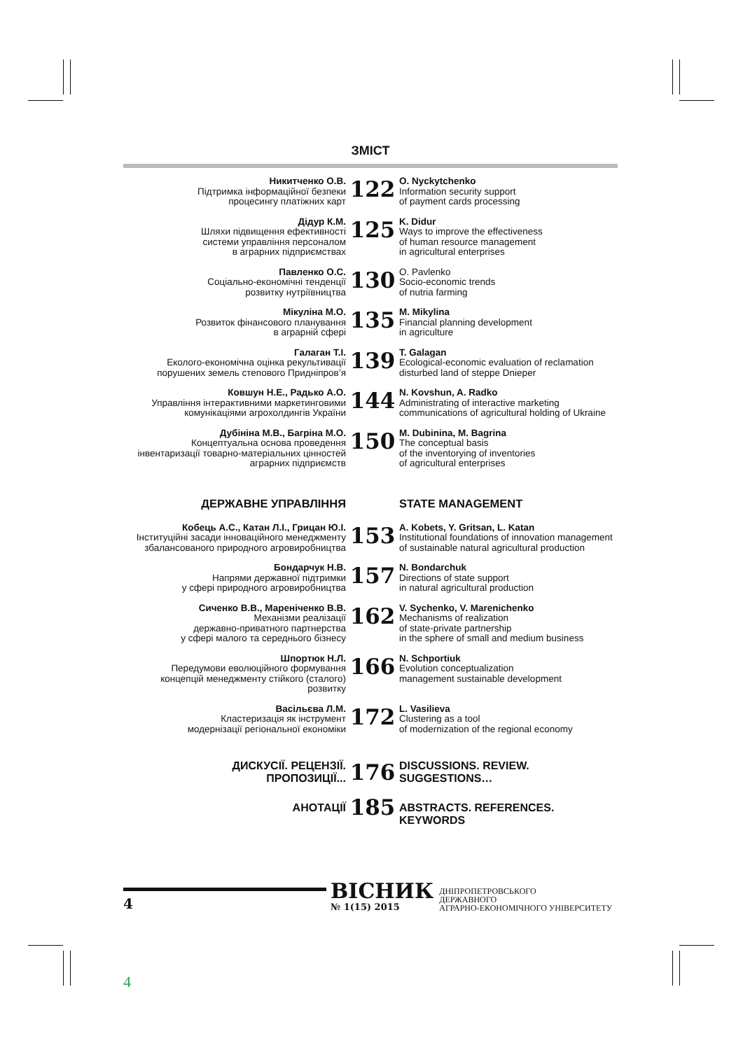ЗМІСТ
Никитченко О.В.
Підтримка інформаційної безпеки
процесингу платіжних карт
122
O. Nyckytchenko
Information security support
of payment cards processing
Дідур К.М.
Шляхи підвищення ефективності
системи управління персоналом
в аграрних підприємствах
125
K. Didur
Ways to improve the effectiveness
of human resource management
in agricultural enterprises
Павленко О.С.
Соціально-економічні тенденції
розвитку нутріївництва
130
O. Pavlenko
Socio-economic trends
of nutria farming
Мікуліна М.О.
Розвиток фінансового планування
в аграрній сфері
135
M. Mikylina
Financial planning development
in agriculture
Галаган Т.І.
Еколого-економічна оцінка рекультивації
порушених земель степового Придніпров’я
139
T. Galagan
Ecological-economic evaluation of reclamation
disturbed land of steppe Dnieper
Ковшун Н.Е., Радько А.О.
Управління інтерактивними маркетинговими
комунікаціями агрохолдингів України
144
N. Kovshun, A. Radko
Administrating of interactive marketing
communications of agricultural holding of Ukraine
Дубініна М.В., Багріна М.О.
Концептуальна основа проведення
інвентаризації товарно-матеріальних цінностей
аграрних підприємств
150
M. Dubinina, M. Bagrina
The conceptual basis
of the inventorying of inventories
of agricultural enterprises
ДЕРЖАВНЕ УПРАВЛІННЯ STATE MANAGEMENT
Кобець А.С., Катан Л.І., Грицан Ю.І.
Інституційні засади інноваційного менеджменту
збалансованого природного агровиробництва
153
A. Kobets, Y. Gritsan, L. Katan
Institutional foundations of innovation management
of sustainable natural agricultural production
Бондарчук Н.В.
Напрями державної підтримки
у сфері природного агровиробництва
157
N. Bondarchuk
Directions of state support
in natural agricultural production
Сиченко В.В., Мареніченко В.В.
Механізми реалізації
державно-приватного партнерства
у сфері малого та середнього бізнесу
162
V. Sychenko, V. Marenichenko
Mechanisms of realization
of state-private partnership
in the sphere of small and medium business
Шпортюк Н.Л.
Передумови еволюційного формування
концепцій менеджменту стійкого (сталого) розвитку
166
N. Schportiuk
Evolution conceptualization
management sustainable development
Васільєва Л.М.
Кластеризація як інструмент
модернізації регіональної економіки
172
L. Vasilieva
Clustering as a tool
of modernization of the regional economy
ДИСКУСІЇ. РЕЦЕНЗІЇ.
ПРОПОЗИЦІЇ...
176
DISCUSSIONS. REVIEW.
SUGGESTIONS…
АНОТАЦІЇ
185
ABSTRACTS. REFERENCES. KEYWORDS
4
ВІСНИК
№ 1(15) 2015
ДНІПРОПЕТРОВСЬКОГО
ДЕРЖАВНОГО
АГРАРНО-ЕКОНОМІЧНОГО УНІВЕРСИТЕТУ
4